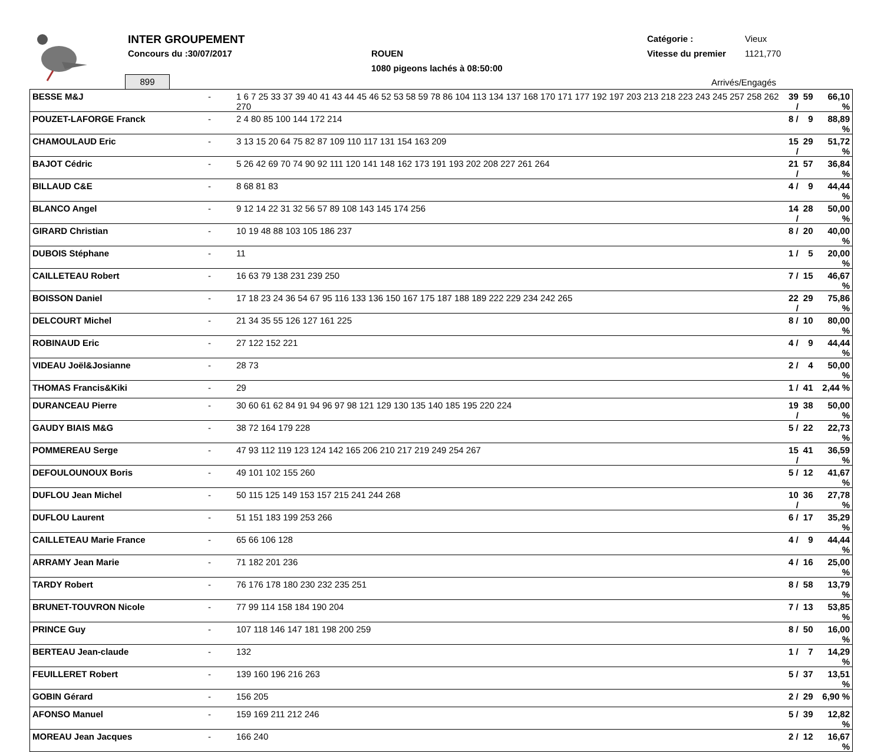INTER GROUPEMENT
Concours du :30/07/2017 ROUEN
1080 pigeons lachés à 08:50:00
Catégorie : Vieux
Vitesse du premier 1121,770
899 Arrivés/Engagés
| BESSE M&J | - | 1 6 7 25 33 37 39 40 41 43 44 45 46 52 53 58 59 78 86 104 113 134 137 168 170 171 177 192 197 203 213 218 223 243 245 257 258 262 270 | 39 / | 59 | 66,10 % |
| POUZET-LAFORGE Franck | - | 2 4 80 85 100 144 172 214 | 8 / | 9 | 88,89 % |
| CHAMOULAUD Eric | - | 3 13 15 20 64 75 82 87 109 110 117 131 154 163 209 | 15 / | 29 | 51,72 % |
| BAJOT Cédric | - | 5 26 42 69 70 74 90 92 111 120 141 148 162 173 191 193 202 208 227 261 264 | 21 / | 57 | 36,84 % |
| BILLAUD C&E | - | 8 68 81 83 | 4 / | 9 | 44,44 % |
| BLANCO Angel | - | 9 12 14 22 31 32 56 57 89 108 143 145 174 256 | 14 / | 28 | 50,00 % |
| GIRARD Christian | - | 10 19 48 88 103 105 186 237 | 8 / | 20 | 40,00 % |
| DUBOIS Stéphane | - | 11 | 1 / | 5 | 20,00 % |
| CAILLETEAU Robert | - | 16 63 79 138 231 239 250 | 7 / | 15 | 46,67 % |
| BOISSON Daniel | - | 17 18 23 24 36 54 67 95 116 133 136 150 167 175 187 188 189 222 229 234 242 265 | 22 / | 29 | 75,86 % |
| DELCOURT Michel | - | 21 34 35 55 126 127 161 225 | 8 / | 10 | 80,00 % |
| ROBINAUD Eric | - | 27 122 152 221 | 4 / | 9 | 44,44 % |
| VIDEAU Joël&Josianne | - | 28 73 | 2 / | 4 | 50,00 % |
| THOMAS Francis&Kiki | - | 29 | 1 / | 41 | 2,44 % |
| DURANCEAU Pierre | - | 30 60 61 62 84 91 94 96 97 98 121 129 130 135 140 185 195 220 224 | 19 / | 38 | 50,00 % |
| GAUDY BIAIS M&G | - | 38 72 164 179 228 | 5 / | 22 | 22,73 % |
| POMMEREAU Serge | - | 47 93 112 119 123 124 142 165 206 210 217 219 249 254 267 | 15 / | 41 | 36,59 % |
| DEFOULOUNOUX Boris | - | 49 101 102 155 260 | 5 / | 12 | 41,67 % |
| DUFLOU Jean Michel | - | 50 115 125 149 153 157 215 241 244 268 | 10 / | 36 | 27,78 % |
| DUFLOU Laurent | - | 51 151 183 199 253 266 | 6 / | 17 | 35,29 % |
| CAILLETEAU Marie France | - | 65 66 106 128 | 4 / | 9 | 44,44 % |
| ARRAMY Jean Marie | - | 71 182 201 236 | 4 / | 16 | 25,00 % |
| TARDY Robert | - | 76 176 178 180 230 232 235 251 | 8 / | 58 | 13,79 % |
| BRUNET-TOUVRON Nicole | - | 77 99 114 158 184 190 204 | 7 / | 13 | 53,85 % |
| PRINCE Guy | - | 107 118 146 147 181 198 200 259 | 8 / | 50 | 16,00 % |
| BERTEAU Jean-claude | - | 132 | 1 / | 7 | 14,29 % |
| FEUILLERET Robert | - | 139 160 196 216 263 | 5 / | 37 | 13,51 % |
| GOBIN Gérard | - | 156 205 | 2 / | 29 | 6,90 % |
| AFONSO Manuel | - | 159 169 211 212 246 | 5 / | 39 | 12,82 % |
| MOREAU Jean Jacques | - | 166 240 | 2 / | 12 | 16,67 % |